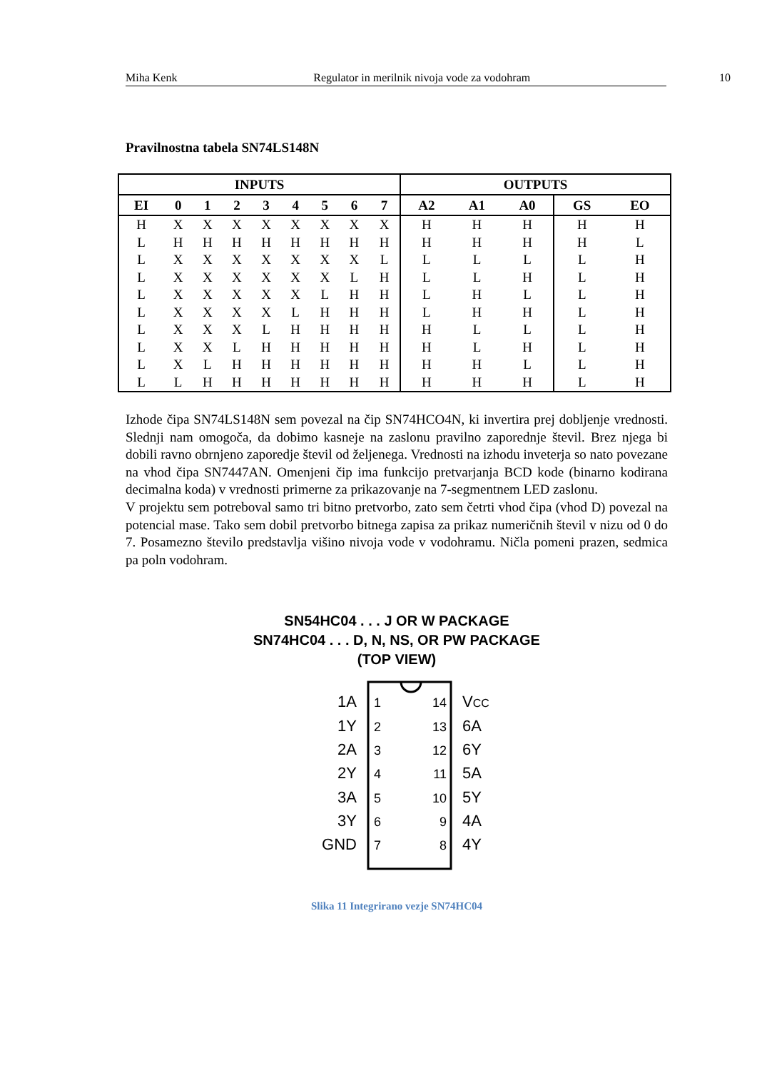Miha Kenk Regulator in merilnik nivoja vode za vodohram
10
Pravilnostna tabela SN74LS148N
| INPUTS | | | | | | | | | OUTPUTS | | | | |
| --- | --- | --- | --- | --- | --- | --- | --- | --- | --- | --- | --- | --- | --- |
| EI | 0 | 1 | 2 | 3 | 4 | 5 | 6 | 7 | A2 | A1 | A0 | GS | EO |
| H | X | X | X | X | X | X | X | X | H | H | H | H | H |
| L | H | H | H | H | H | H | H | H | H | H | H | H | L |
| L | X | X | X | X | X | X | X | L | L | L | L | L | H |
| L | X | X | X | X | X | X | L | H | L | L | H | L | H |
| L | X | X | X | X | X | L | H | H | L | H | L | L | H |
| L | X | X | X | X | L | H | H | H | L | H | H | L | H |
| L | X | X | X | L | H | H | H | H | H | L | L | L | H |
| L | X | X | L | H | H | H | H | H | H | L | H | L | H |
| L | X | L | H | H | H | H | H | H | H | H | L | L | H |
| L | L | H | H | H | H | H | H | H | H | H | H | L | H |
Izhode čipa SN74LS148N sem povezal na čip SN74HCO4N, ki invertira prej dobljenje vrednosti. Slednji nam omogoča, da dobimo kasneje na zaslonu pravilno zaporednje števil. Brez njega bi dobili ravno obrnjeno zaporedje števil od željenega. Vrednosti na izhodu inveterja so nato povezane na vhod čipa SN7447AN. Omenjeni čip ima funkcijo pretvarjanja BCD kode (binarno kodirana decimalna koda) v vrednosti primerne za prikazovanje na 7-segmentnem LED zaslonu.
V projektu sem potreboval samo tri bitno pretvorbo, zato sem četrti vhod čipa (vhod D) povezal na potencial mase. Tako sem dobil pretvorbo bitnega zapisa za prikaz numeričnih števil v nizu od 0 do 7. Posamezno število predstavlja višino nivoja vode v vodohramu. Ničla pomeni prazen, sedmica pa poln vodohram.
SN54HC04 . . . J OR W PACKAGE
SN74HC04 . . . D, N, NS, OR PW PACKAGE
(TOP VIEW)
1A
1Y
2A
2Y
3A
3Y
GND
14
13
12
11
10
9
8
1
2
3
4
5
6
7
VCC
6A
6Y
5A
5Y
4A
4Y
Slika 11 Integrirano vezje SN74HC04